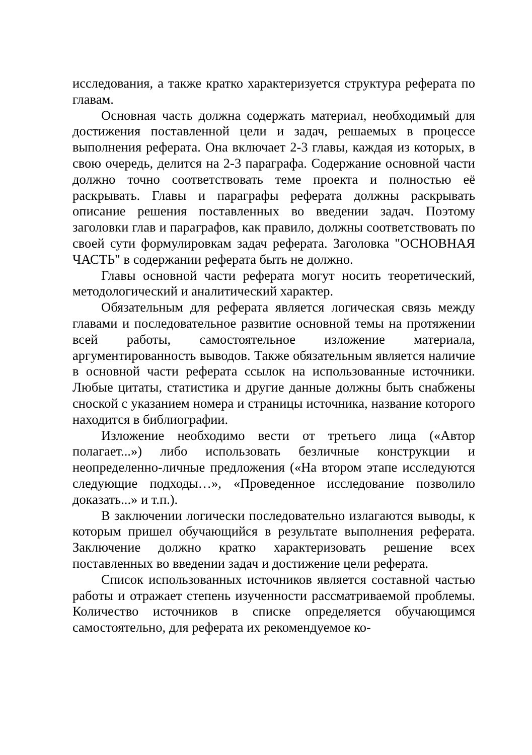исследования, а также кратко характеризуется структура реферата по главам.
Основная часть должна содержать материал, необходимый для достижения поставленной цели и задач, решаемых в процессе выполнения реферата. Она включает 2-3 главы, каждая из которых, в свою очередь, делится на 2-3 параграфа. Содержание основной части должно точно соответствовать теме проекта и полностью её раскрывать. Главы и параграфы реферата должны раскрывать описание решения поставленных во введении задач. Поэтому заголовки глав и параграфов, как правило, должны соответствовать по своей сути формулировкам задач реферата. Заголовка "ОСНОВНАЯ ЧАСТЬ" в содержании реферата быть не должно.
Главы основной части реферата могут носить теоретический, методологический и аналитический характер.
Обязательным для реферата является логическая связь между главами и последовательное развитие основной темы на протяжении всей работы, самостоятельное изложение материала, аргументированность выводов. Также обязательным является наличие в основной части реферата ссылок на использованные источники. Любые цитаты, статистика и другие данные должны быть снабжены сноской с указанием номера и страницы источника, название которого находится в библиографии.
Изложение необходимо вести от третьего лица («Автор полагает...») либо использовать безличные конструкции и неопределенно-личные предложения («На втором этапе исследуются следующие подходы…», «Проведенное исследование позволило доказать...» и т.п.).
В заключении логически последовательно излагаются выводы, к которым пришел обучающийся в результате выполнения реферата. Заключение должно кратко характеризовать решение всех поставленных во введении задач и достижение цели реферата.
Список использованных источников является составной частью работы и отражает степень изученности рассматриваемой проблемы. Количество источников в списке определяется обучающимся самостоятельно, для реферата их рекомендуемое ко-